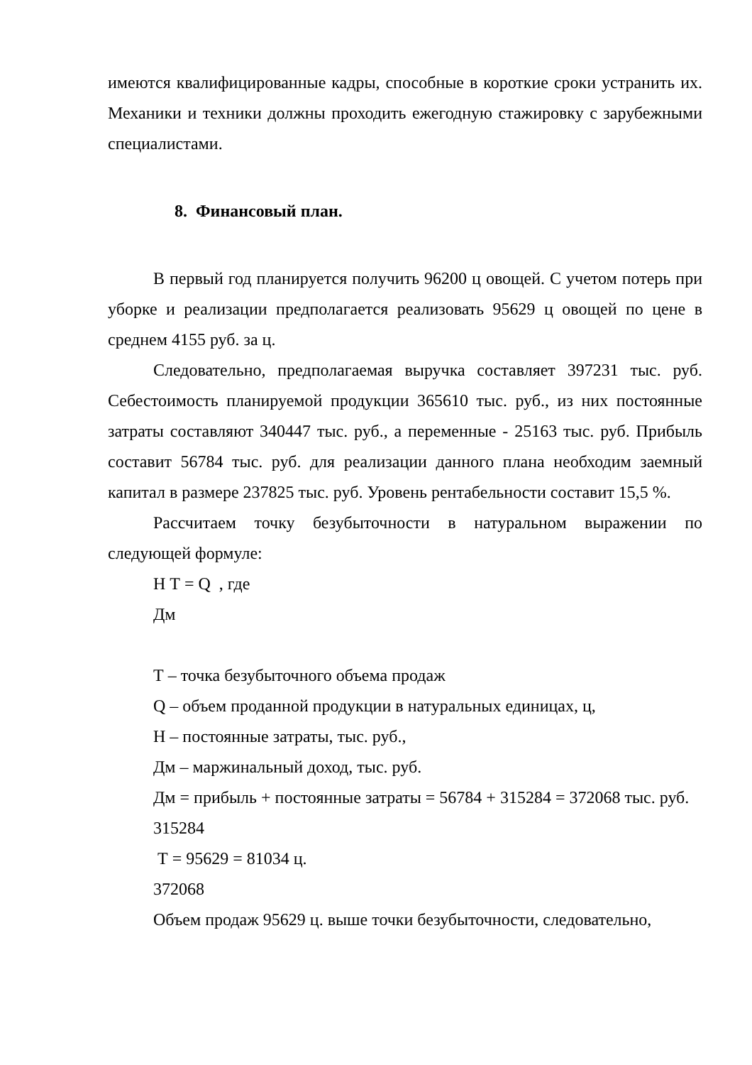имеются квалифицированные кадры, способные в короткие сроки устранить их. Механики и техники должны проходить ежегодную стажировку с зарубежными специалистами.
8. Финансовый план.
В первый год планируется получить 96200 ц овощей. С учетом потерь при уборке и реализации предполагается реализовать 95629 ц овощей по цене в среднем 4155 руб. за ц.
Следовательно, предполагаемая выручка составляет 397231 тыс. руб. Себестоимость планируемой продукции 365610 тыс. руб., из них постоянные затраты составляют 340447 тыс. руб., а переменные - 25163 тыс. руб. Прибыль составит 56784 тыс. руб. для реализации данного плана необходим заемный капитал в размере 237825 тыс. руб. Уровень рентабельности составит 15,5 %.
Рассчитаем точку безубыточности в натуральном выражении по следующей формуле:
Н Т = Q , где
Дм
Т – точка безубыточного объема продаж
Q – объем проданной продукции в натуральных единицах, ц,
Н – постоянные затраты, тыс. руб.,
Дм – маржинальный доход, тыс. руб.
Дм = прибыль + постоянные затраты = 56784 + 315284 = 372068 тыс. руб.
315284
Т = 95629 = 81034 ц.
372068
Объем продаж 95629 ц. выше точки безубыточности, следовательно,